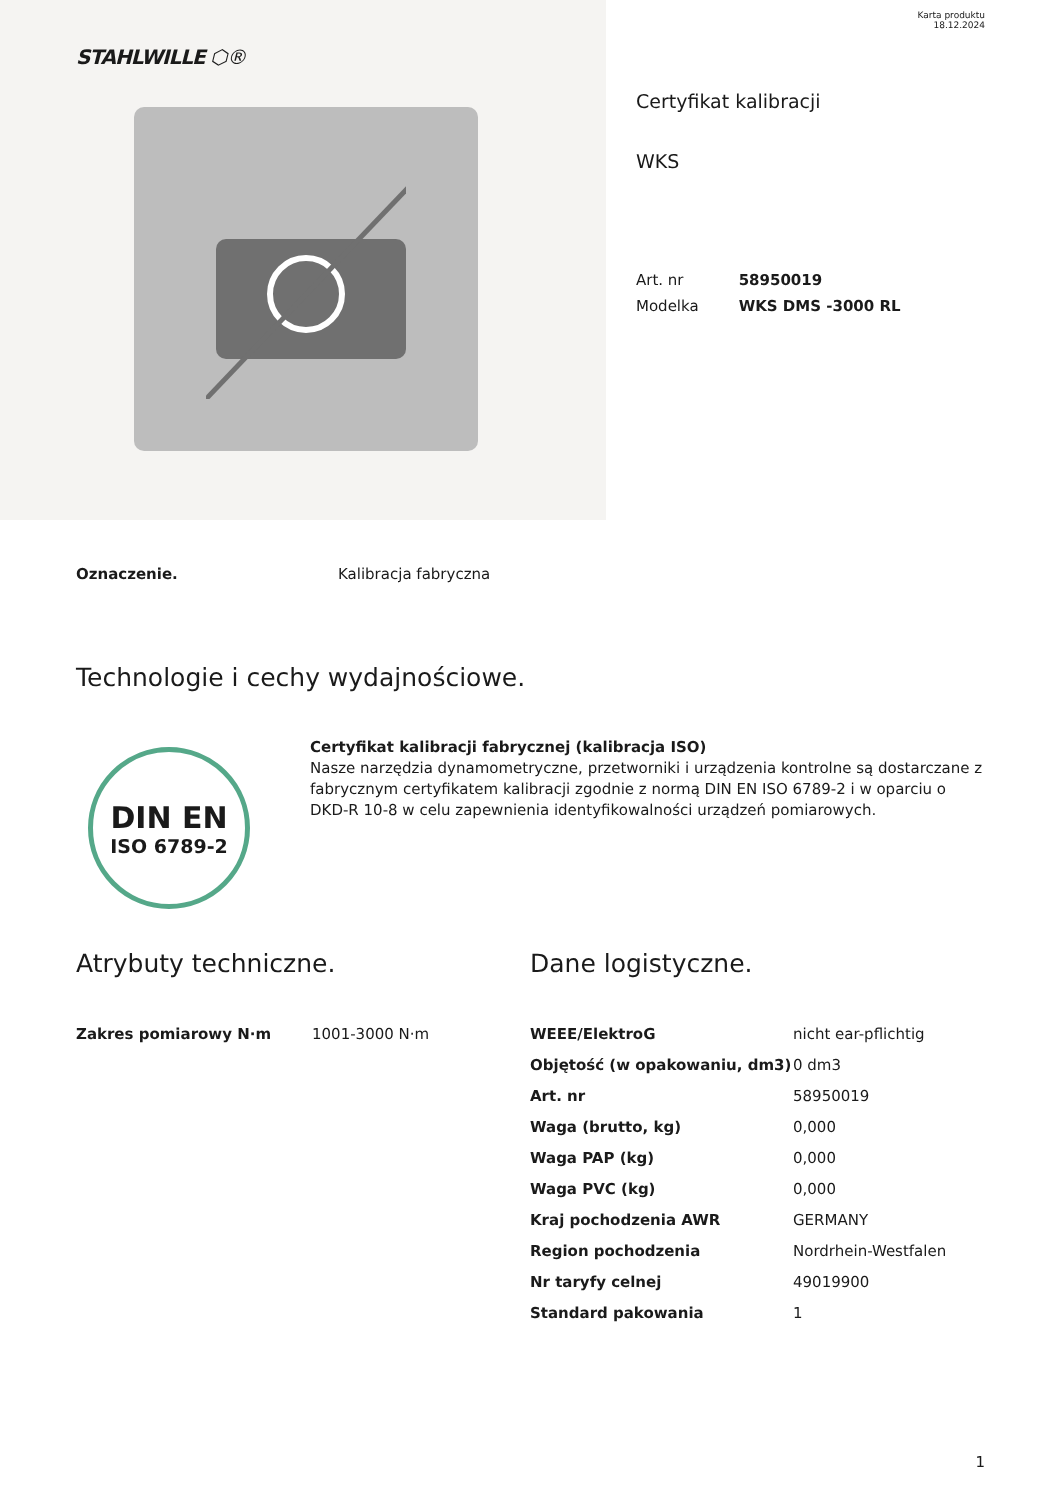STAHLWILLE ⬡®
Karta produktu
18.12.2024
Certyfikat kalibracji
WKS
| Art. nr | 58950019 |
| Modelka | WKS DMS -3000 RL |
Oznaczenie. Kalibracja fabryczna
Technologie i cechy wydajnościowe.
DIN EN
ISO 6789-2
Certyfikat kalibracji fabrycznej (kalibracja ISO)
Nasze narzędzia dynamometryczne, przetworniki i urządzenia kontrolne są dostarczane z fabrycznym certyfikatem kalibracji zgodnie z normą DIN EN ISO 6789-2 i w oparciu o DKD-R 10-8 w celu zapewnienia identyfikowalności urządzeń pomiarowych.
Atrybuty techniczne.
| Zakres pomiarowy N·m | 1001-3000 N·m |
Dane logistyczne.
| WEEE/ElektroG | nicht ear-pflichtig |
| Objętość (w opakowaniu, dm3) | 0 dm3 |
| Art. nr | 58950019 |
| Waga (brutto, kg) | 0,000 |
| Waga PAP (kg) | 0,000 |
| Waga PVC (kg) | 0,000 |
| Kraj pochodzenia AWR | GERMANY |
| Region pochodzenia | Nordrhein-Westfalen |
| Nr taryfy celnej | 49019900 |
| Standard pakowania | 1 |
1